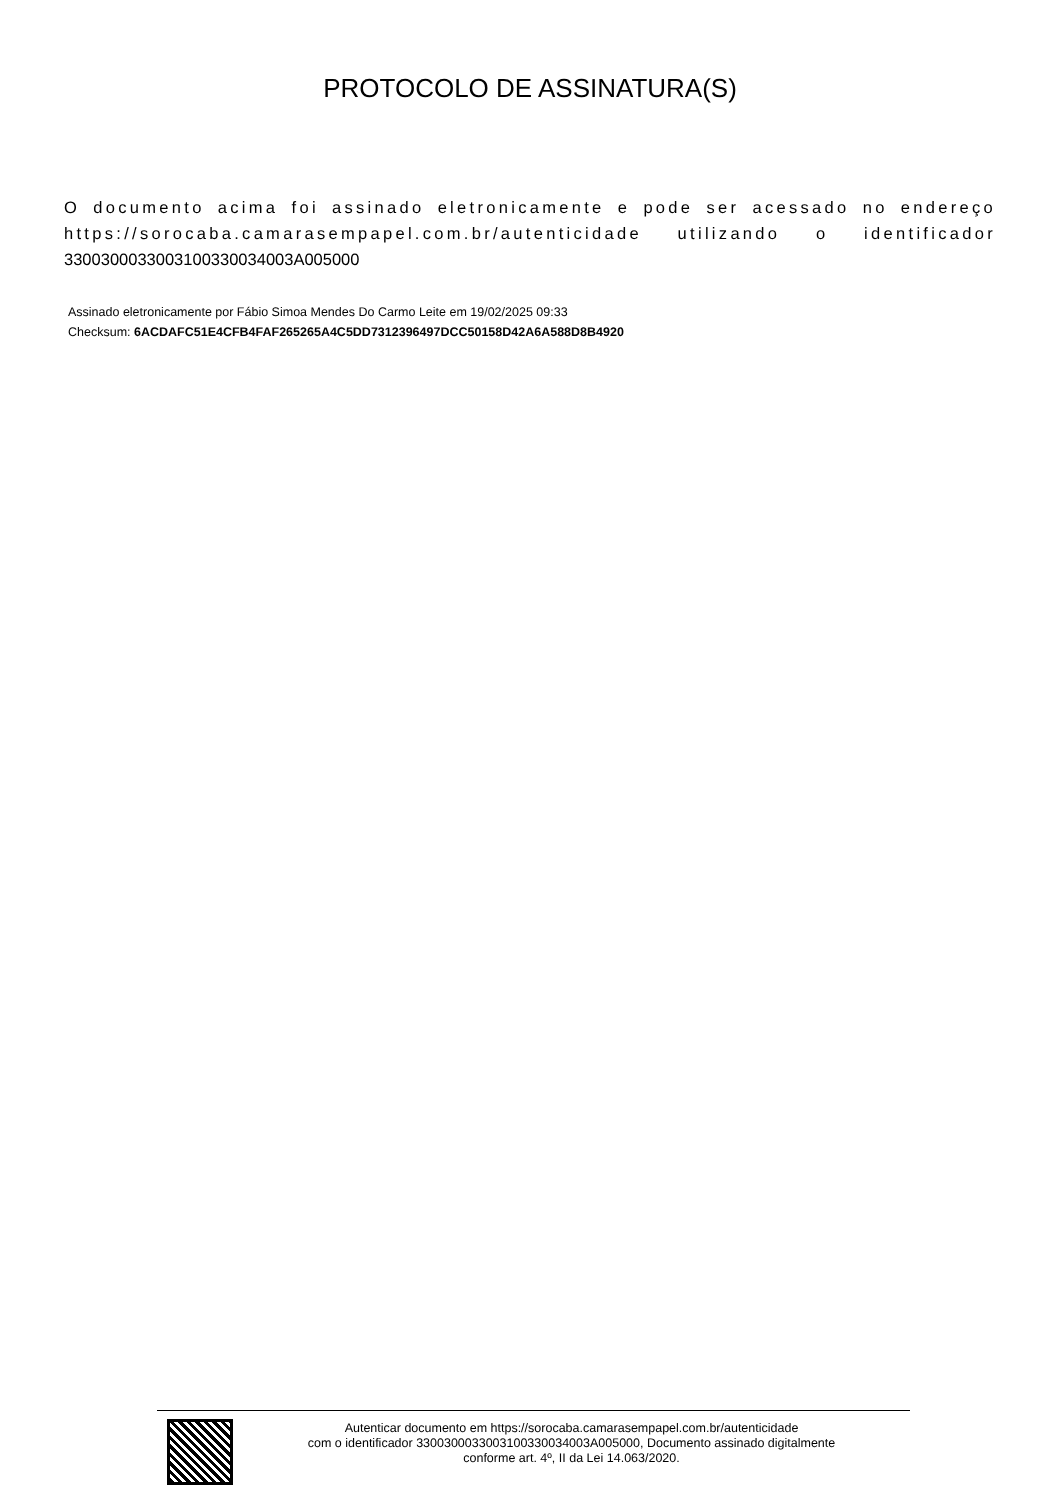PROTOCOLO DE ASSINATURA(S)
O documento acima foi assinado eletronicamente e pode ser acessado no endereço https://sorocaba.camarasempapel.com.br/autenticidade utilizando o identificador 330030003300310033003400​3A005000
Assinado eletronicamente por Fábio Simoa Mendes Do Carmo Leite em 19/02/2025 09:33
Checksum: 6ACDAFC51E4CFB4FAF265265A4C5DD7312396497DCC50158D42A6A588D8B4920
Autenticar documento em https://sorocaba.camarasempapel.com.br/autenticidade
com o identificador 3300300033003100330034003A005000, Documento assinado digitalmente
conforme art. 4º, II da Lei 14.063/2020.